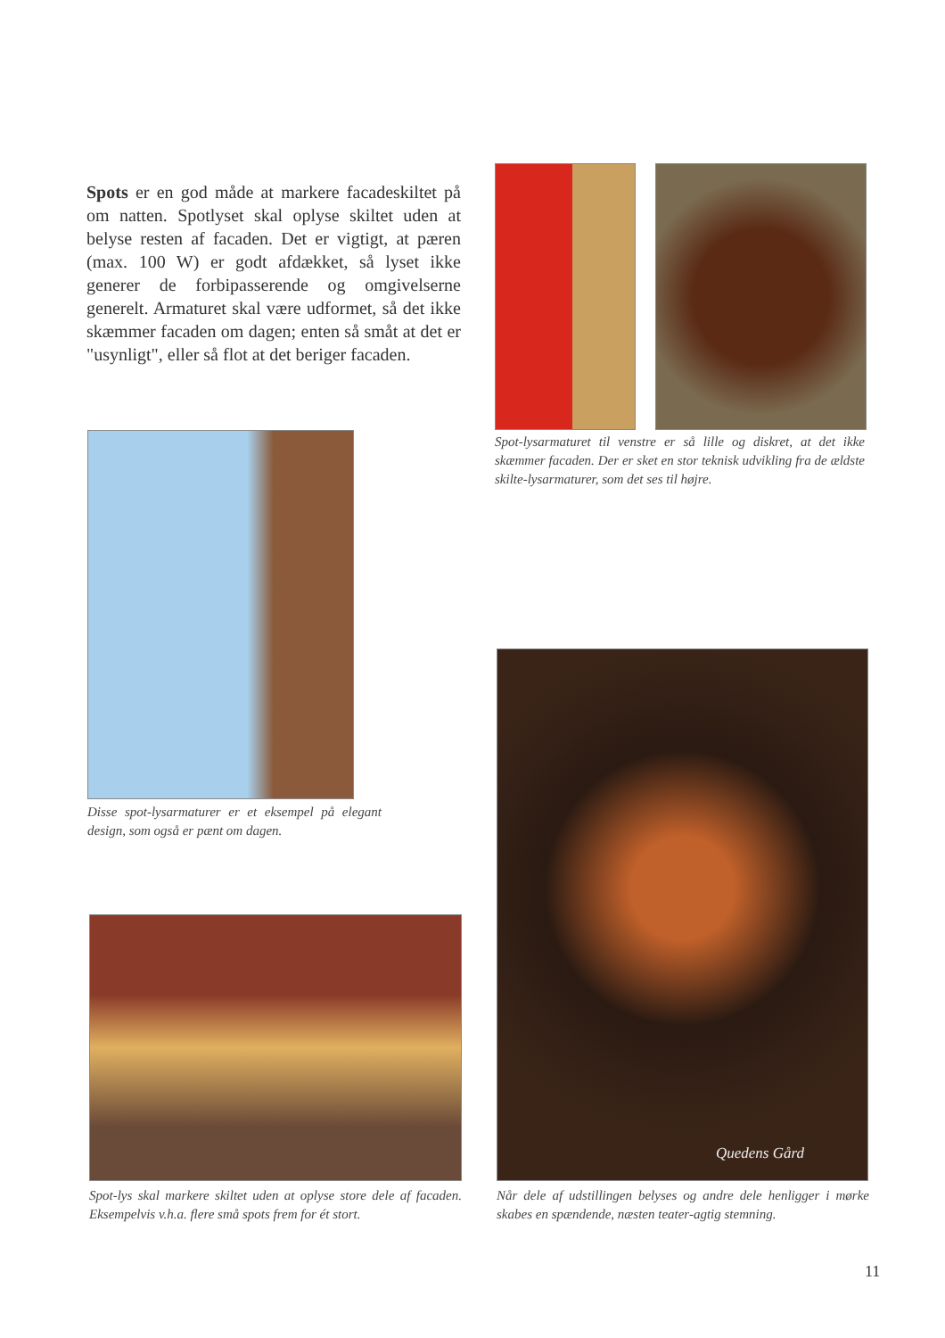Spots er en god måde at markere facadeskiltet på om natten. Spotlyset skal oplyse skiltet uden at belyse resten af facaden. Det er vigtigt, at pæren (max. 100 W) er godt afdækket, så lyset ikke generer de forbipasserende og omgivelserne generelt. Armaturet skal være udformet, så det ikke skæmmer facaden om dagen; enten så småt at det er "usynligt", eller så flot at det beriger facaden.
Spot-lysarmaturet til venstre er så lille og diskret, at det ikke skæmmer facaden. Der er sket en stor teknisk udvikling fra de ældste skilte-lysarmaturer, som det ses til højre.
Disse spot-lysarmaturer er et eksempel på elegant design, som også er pænt om dagen.
Spot-lys skal markere skiltet uden at oplyse store dele af facaden. Eksempelvis v.h.a. flere små spots frem for ét stort.
Quedens Gård
Når dele af udstillingen belyses og andre dele henligger i mørke skabes en spændende, næsten teater-agtig stemning.
11